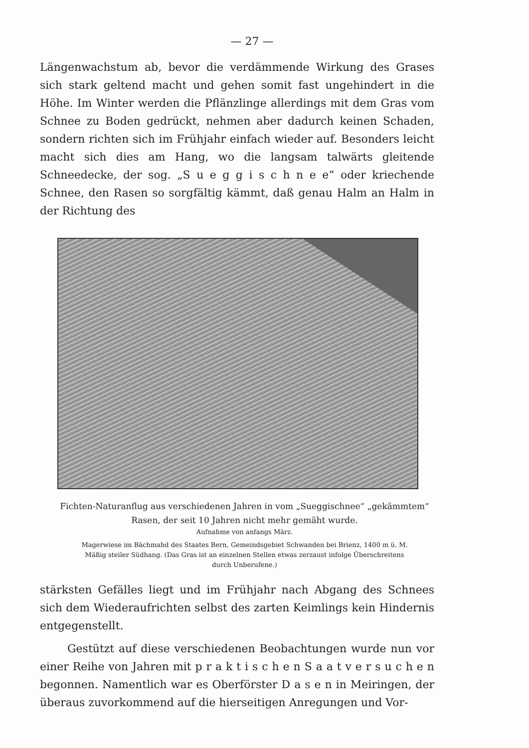— 27 —
Längenwachstum ab, bevor die verdämmende Wirkung des Grases sich stark geltend macht und gehen somit fast ungehindert in die Höhe. Im Winter werden die Pflänzlinge allerdings mit dem Gras vom Schnee zu Boden gedrückt, nehmen aber dadurch keinen Schaden, sondern richten sich im Frühjahr einfach wieder auf. Besonders leicht macht sich dies am Hang, wo die langsam talwärts gleitende Schneedecke, der sog. „S u e g g i s c h n e e“ oder kriechende Schnee, den Rasen so sorgfältig kämmt, daß genau Halm an Halm in der Richtung des
Fichten-Naturanflug aus verschiedenen Jahren in vom „Sueggischnee“ „gekämmtem“
Rasen, der seit 10 Jahren nicht mehr gemäht wurde.
Aufnahme von anfangs März.
Magerwiese im Bächmahd des Staates Bern, Gemeindsgebiet Schwanden bei Brienz, 1400 m ü. M.
Mäßig steiler Südhang. (Das Gras ist an einzelnen Stellen etwas zerzaust infolge Überschreitens
durch Unberufene.)
stärksten Gefälles liegt und im Frühjahr nach Abgang des Schnees sich dem Wiederaufrichten selbst des zarten Keimlings kein Hindernis entgegenstellt.
Gestützt auf diese verschiedenen Beobachtungen wurde nun vor einer Reihe von Jahren mit p r a k t i s c h e n S a a t v e r s u c h e n begonnen. Namentlich war es Oberförster D a s e n in Meiringen, der überaus zuvorkommend auf die hierseitigen Anregungen und Vor-